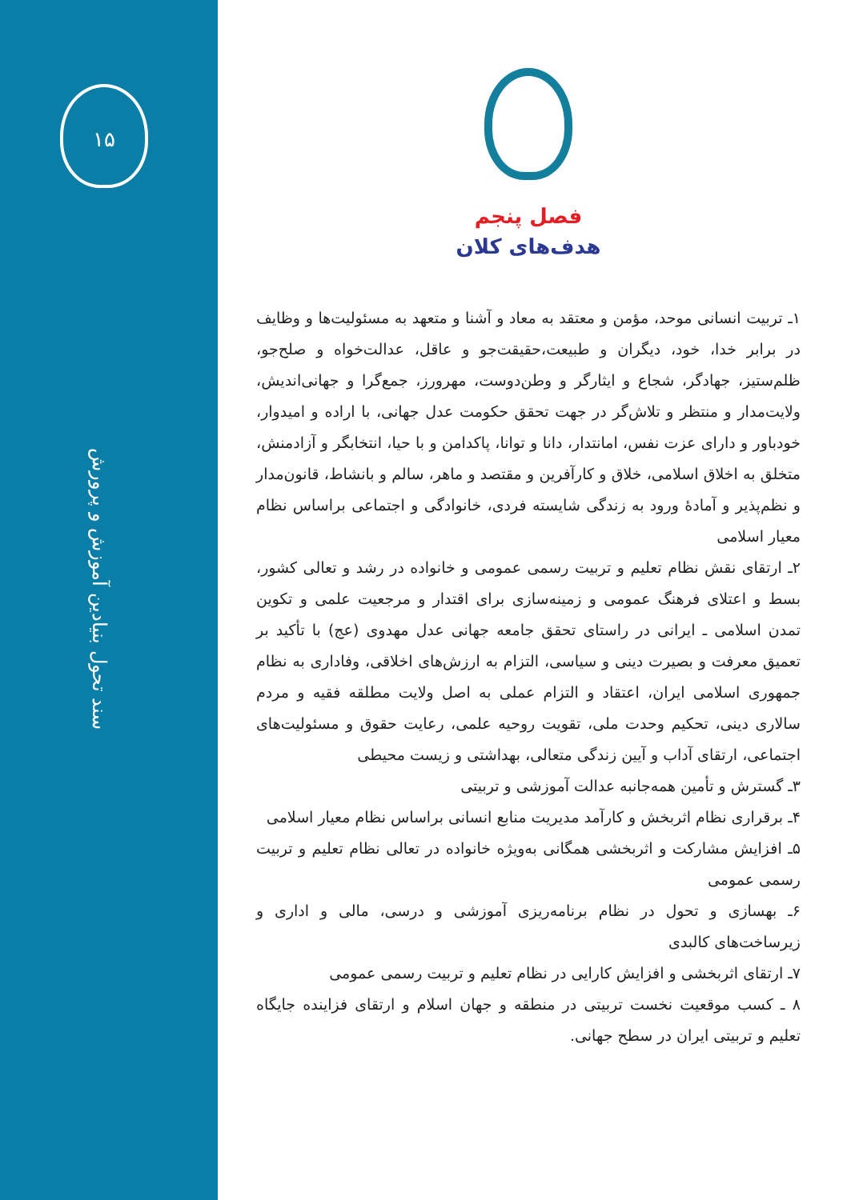۱۵
سند تحول بنیادین آموزش و پرورش
فصل پنجم
هدف‌های کلان
۱ـ تربیت انسانی موحد، مؤمن و معتقد به معاد و آشنا و متعهد به مسئولیت‌ها و وظایف در برابر خدا، خود، دیگران و طبیعت،حقیقت‌جو و عاقل، عدالت‌خواه و صلح‌جو، ظلم‌ستیز، جهادگر، شجاع و ایثارگر و وطن‌دوست، مهرورز، جمع‌گرا و جهانی‌اندیش، ولایت‌مدار و منتظر و تلاش‌گر در جهت تحقق حکومت عدل جهانی، با اراده و امیدوار، خودباور و دارای عزت نفس، امانتدار، دانا و توانا، پاکدامن و با حیا، انتخابگر و آزادمنش، متخلق به اخلاق اسلامی، خلاق و کارآفرین و مقتصد و ماهر، سالم و بانشاط، قانون‌مدار و نظم‌پذیر و آمادهٔ ورود به زندگی شایسته فردی، خانوادگی و اجتماعی براساس نظام معیار اسلامی
۲ـ ارتقای نقش نظام تعلیم و تربیت رسمی عمومی و خانواده در رشد و تعالی کشور، بسط و اعتلای فرهنگ عمومی و زمینه‌سازی برای اقتدار و مرجعیت علمی و تکوین تمدن اسلامی ـ ایرانی در راستای تحقق جامعه جهانی عدل مهدوی (عج) با تأکید بر تعمیق معرفت و بصیرت دینی و سیاسی، التزام به ارزش‌های اخلاقی، وفاداری به نظام جمهوری اسلامی ایران، اعتقاد و التزام عملی به اصل ولایت مطلقه فقیه و مردم سالاری دینی، تحکیم وحدت ملی، تقویت روحیه علمی، رعایت حقوق و مسئولیت‌های اجتماعی، ارتقای آداب و آیین زندگی متعالی، بهداشتی و زیست محیطی
۳ـ گسترش و تأمین همه‌جانبه عدالت آموزشی و تربیتی
۴ـ برقراری نظام اثربخش و کارآمد مدیریت منابع انسانی براساس نظام معیار اسلامی
۵ـ افزایش مشارکت و اثربخشی همگانی به‌ویژه خانواده در تعالی نظام تعلیم و تربیت رسمی عمومی
۶ـ بهسازی و تحول در نظام برنامه‌ریزی آموزشی و درسی، مالی و اداری و زیرساخت‌های کالبدی
۷ـ ارتقای اثربخشی و افزایش کارایی در نظام تعلیم و تربیت رسمی عمومی
۸ ـ کسب موقعیت نخست تربیتی در منطقه و جهان اسلام و ارتقای فزاینده جایگاه تعلیم و تربیتی ایران در سطح جهانی.